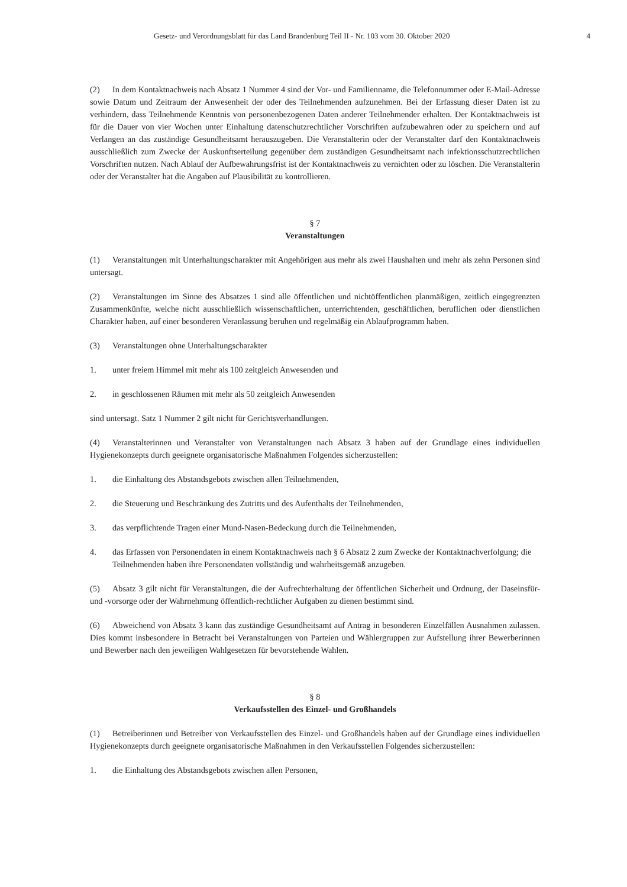Gesetz- und Verordnungsblatt für das Land Brandenburg Teil II - Nr. 103 vom 30. Oktober 2020 4
(2) In dem Kontaktnachweis nach Absatz 1 Nummer 4 sind der Vor- und Familienname, die Telefonnummer oder E-Mail-Adresse sowie Datum und Zeitraum der Anwesenheit der oder des Teilnehmenden aufzunehmen. Bei der Erfassung dieser Daten ist zu verhindern, dass Teilnehmende Kenntnis von personenbezogenen Daten anderer Teilnehmender erhalten. Der Kontaktnachweis ist für die Dauer von vier Wochen unter Einhaltung datenschutzrechtlicher Vorschriften aufzubewahren oder zu speichern und auf Verlangen an das zuständige Gesundheitsamt herauszugeben. Die Veranstalterin oder der Veranstalter darf den Kontaktnachweis ausschließlich zum Zwecke der Auskunftserteilung gegenüber dem zuständigen Gesundheitsamt nach infektionsschutzrechtlichen Vorschriften nutzen. Nach Ablauf der Aufbewahrungsfrist ist der Kontaktnachweis zu vernichten oder zu löschen. Die Veranstalterin oder der Veranstalter hat die Angaben auf Plausibilität zu kontrollieren.
§ 7
Veranstaltungen
(1) Veranstaltungen mit Unterhaltungscharakter mit Angehörigen aus mehr als zwei Haushalten und mehr als zehn Personen sind untersagt.
(2) Veranstaltungen im Sinne des Absatzes 1 sind alle öffentlichen und nichtöffentlichen planmäßigen, zeitlich eingegrenzten Zusammenkünfte, welche nicht ausschließlich wissenschaftlichen, unterrichtenden, geschäftlichen, beruflichen oder dienstlichen Charakter haben, auf einer besonderen Veranlassung beruhen und regelmäßig ein Ablaufprogramm haben.
(3) Veranstaltungen ohne Unterhaltungscharakter
1. unter freiem Himmel mit mehr als 100 zeitgleich Anwesenden und
2. in geschlossenen Räumen mit mehr als 50 zeitgleich Anwesenden
sind untersagt. Satz 1 Nummer 2 gilt nicht für Gerichtsverhandlungen.
(4) Veranstalterinnen und Veranstalter von Veranstaltungen nach Absatz 3 haben auf der Grundlage eines individuellen Hygienekonzepts durch geeignete organisatorische Maßnahmen Folgendes sicherzustellen:
1. die Einhaltung des Abstandsgebots zwischen allen Teilnehmenden,
2. die Steuerung und Beschränkung des Zutritts und des Aufenthalts der Teilnehmenden,
3. das verpflichtende Tragen einer Mund-Nasen-Bedeckung durch die Teilnehmenden,
4. das Erfassen von Personendaten in einem Kontaktnachweis nach § 6 Absatz 2 zum Zwecke der Kontaktnachverfolgung; die Teilnehmenden haben ihre Personendaten vollständig und wahrheitsgemäß anzugeben.
(5) Absatz 3 gilt nicht für Veranstaltungen, die der Aufrechterhaltung der öffentlichen Sicherheit und Ordnung, der Daseinsfür- und -vorsorge oder der Wahrnehmung öffentlich-rechtlicher Aufgaben zu dienen bestimmt sind.
(6) Abweichend von Absatz 3 kann das zuständige Gesundheitsamt auf Antrag in besonderen Einzelfällen Ausnahmen zulassen. Dies kommt insbesondere in Betracht bei Veranstaltungen von Parteien und Wählergruppen zur Aufstellung ihrer Bewerberinnen und Bewerber nach den jeweiligen Wahlgesetzen für bevorstehende Wahlen.
§ 8
Verkaufsstellen des Einzel- und Großhandels
(1) Betreiberinnen und Betreiber von Verkaufsstellen des Einzel- und Großhandels haben auf der Grundlage eines individuellen Hygienekonzepts durch geeignete organisatorische Maßnahmen in den Verkaufsstellen Folgendes sicherzustellen:
1. die Einhaltung des Abstandsgebots zwischen allen Personen,